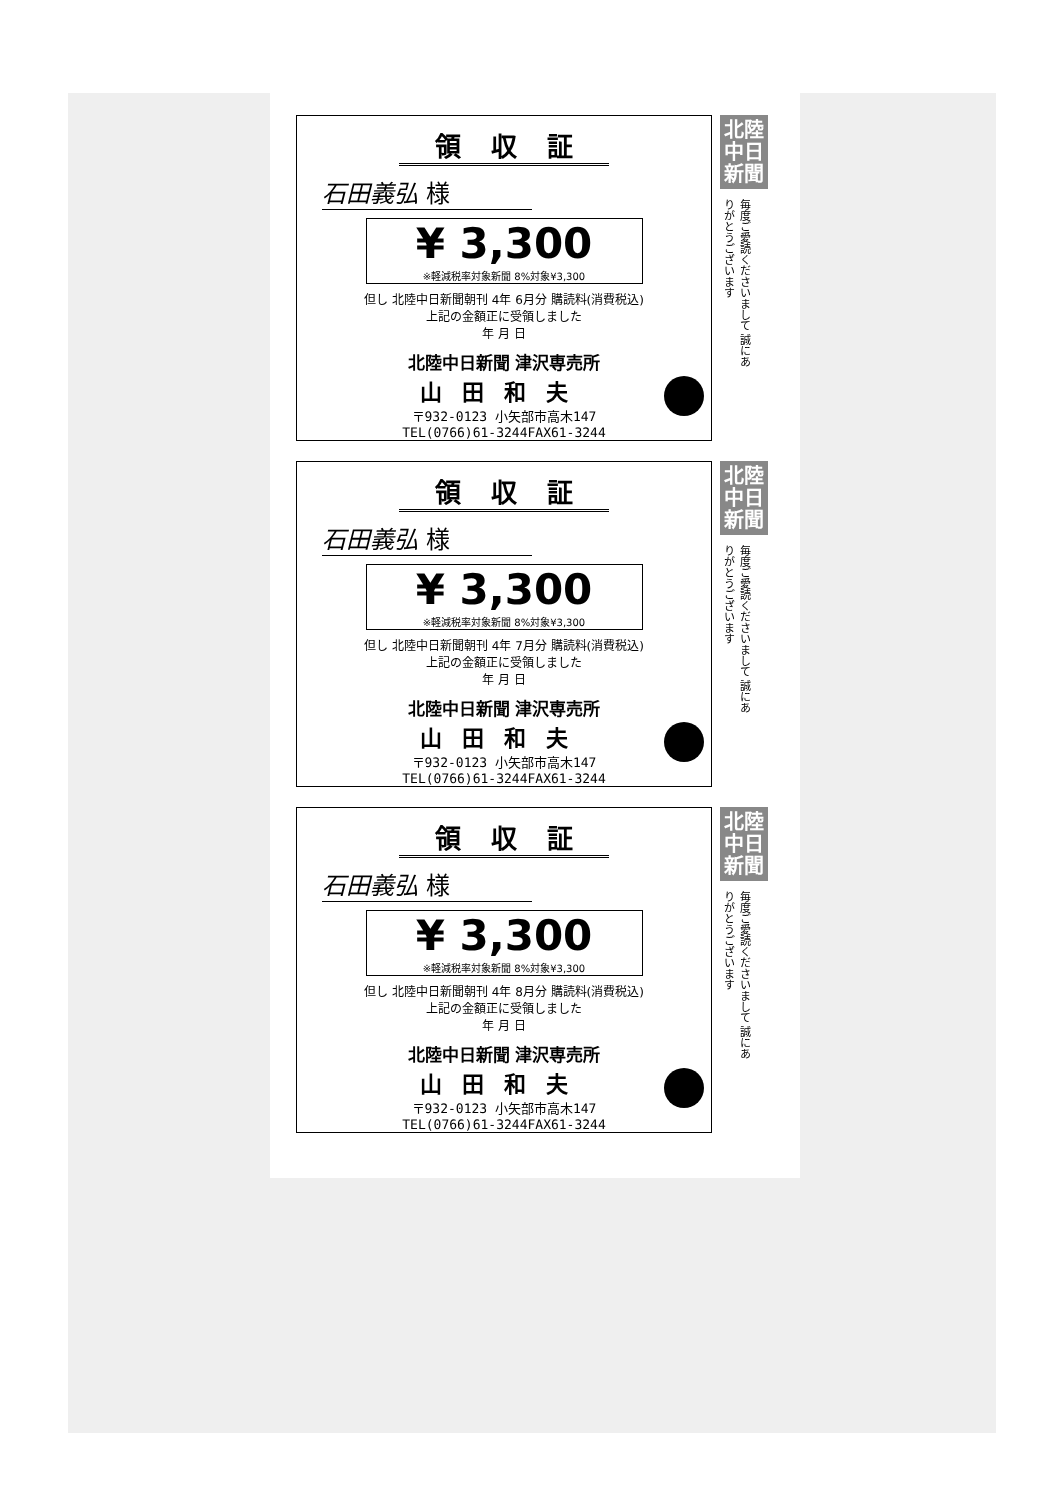領収証
石田義弘 様
¥ 3,300
※軽減税率対象新聞 8%対象¥3,300
但し 北陸中日新聞朝刊 4年 6月分 購読料(消費税込)
上記の金額正に受領しました
年 月 日
北陸中日新聞 津沢専売所
山田和夫
〒932-0123 小矢部市高木147
TEL(0766)61-3244FAX61-3244
北陸
中日
新聞
毎度ご愛読くださいまして 誠にありがとうございます
領収証
石田義弘 様
¥ 3,300
※軽減税率対象新聞 8%対象¥3,300
但し 北陸中日新聞朝刊 4年 7月分 購読料(消費税込)
上記の金額正に受領しました
年 月 日
北陸中日新聞 津沢専売所
山田和夫
〒932-0123 小矢部市高木147
TEL(0766)61-3244FAX61-3244
北陸
中日
新聞
毎度ご愛読くださいまして 誠にありがとうございます
領収証
石田義弘 様
¥ 3,300
※軽減税率対象新聞 8%対象¥3,300
但し 北陸中日新聞朝刊 4年 8月分 購読料(消費税込)
上記の金額正に受領しました
年 月 日
北陸中日新聞 津沢専売所
山田和夫
〒932-0123 小矢部市高木147
TEL(0766)61-3244FAX61-3244
北陸
中日
新聞
毎度ご愛読くださいまして 誠にありがとうございます